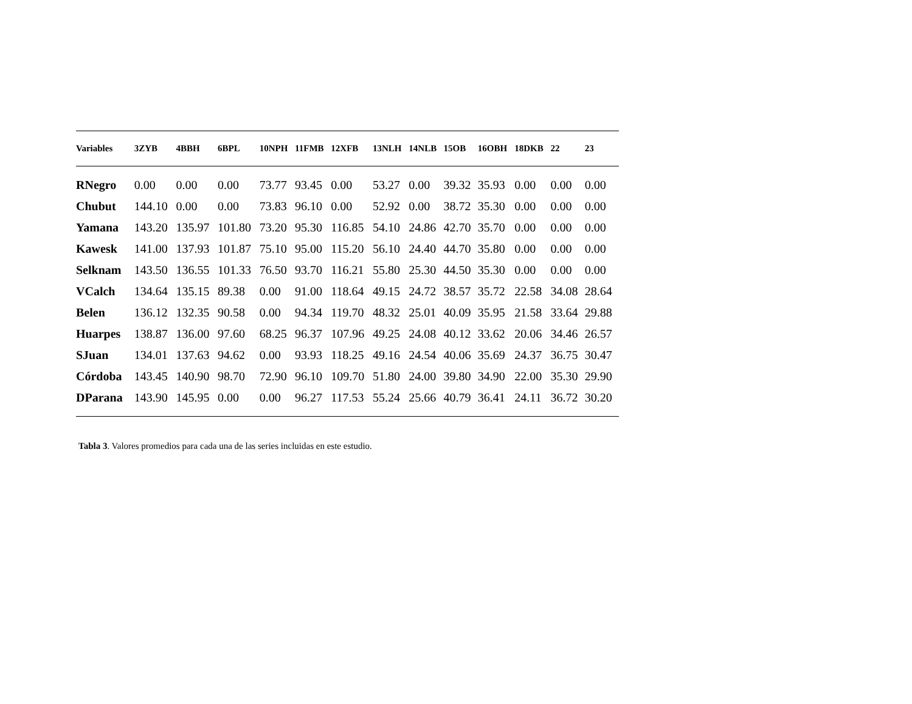| Variables | 3ZYB | 4BBH | 6BPL | 10NPH | 11FMB | 12XFB | 13NLH | 14NLB | 15OB | 16OBH | 18DKB | 22 | 23 |
| --- | --- | --- | --- | --- | --- | --- | --- | --- | --- | --- | --- | --- | --- |
| RNegro | 0.00 | 0.00 | 0.00 | 73.77 | 93.45 | 0.00 | 53.27 | 0.00 | 39.32 | 35.93 | 0.00 | 0.00 | 0.00 |
| Chubut | 144.10 | 0.00 | 0.00 | 73.83 | 96.10 | 0.00 | 52.92 | 0.00 | 38.72 | 35.30 | 0.00 | 0.00 | 0.00 |
| Yamana | 143.20 | 135.97 | 101.80 | 73.20 | 95.30 | 116.85 | 54.10 | 24.86 | 42.70 | 35.70 | 0.00 | 0.00 | 0.00 |
| Kawesk | 141.00 | 137.93 | 101.87 | 75.10 | 95.00 | 115.20 | 56.10 | 24.40 | 44.70 | 35.80 | 0.00 | 0.00 | 0.00 |
| Selknam | 143.50 | 136.55 | 101.33 | 76.50 | 93.70 | 116.21 | 55.80 | 25.30 | 44.50 | 35.30 | 0.00 | 0.00 | 0.00 |
| VCalch | 134.64 | 135.15 | 89.38 | 0.00 | 91.00 | 118.64 | 49.15 | 24.72 | 38.57 | 35.72 | 22.58 | 34.08 | 28.64 |
| Belen | 136.12 | 132.35 | 90.58 | 0.00 | 94.34 | 119.70 | 48.32 | 25.01 | 40.09 | 35.95 | 21.58 | 33.64 | 29.88 |
| Huarpes | 138.87 | 136.00 | 97.60 | 68.25 | 96.37 | 107.96 | 49.25 | 24.08 | 40.12 | 33.62 | 20.06 | 34.46 | 26.57 |
| SJuan | 134.01 | 137.63 | 94.62 | 0.00 | 93.93 | 118.25 | 49.16 | 24.54 | 40.06 | 35.69 | 24.37 | 36.75 | 30.47 |
| Córdoba | 143.45 | 140.90 | 98.70 | 72.90 | 96.10 | 109.70 | 51.80 | 24.00 | 39.80 | 34.90 | 22.00 | 35.30 | 29.90 |
| DParana | 143.90 | 145.95 | 0.00 | 0.00 | 96.27 | 117.53 | 55.24 | 25.66 | 40.79 | 36.41 | 24.11 | 36.72 | 30.20 |
Tabla 3. Valores promedios para cada una de las series incluidas en este estudio.